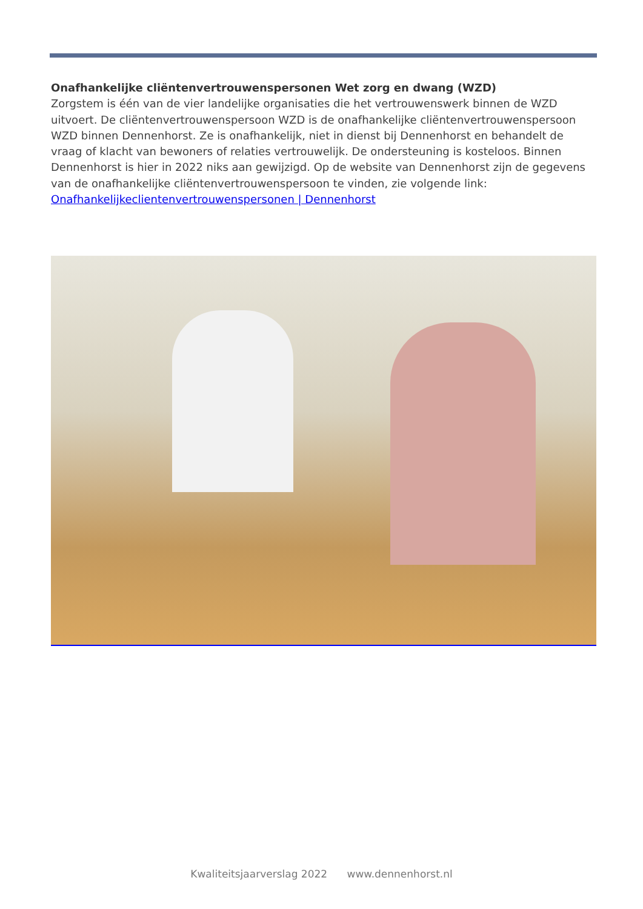Onafhankelijke cliëntenvertrouwenspersonen Wet zorg en dwang (WZD)
Zorgstem is één van de vier landelijke organisaties die het vertrouwenswerk binnen de WZD uitvoert. De cliëntenvertrouwenspersoon WZD is de onafhankelijke cliëntenvertrouwenspersoon WZD binnen Dennenhorst. Ze is onafhankelijk, niet in dienst bij Dennenhorst en behandelt de vraag of klacht van bewoners of relaties vertrouwelijk. De ondersteuning is kosteloos. Binnen Dennenhorst is hier in 2022 niks aan gewijzigd. Op de website van Dennenhorst zijn de gegevens van de onafhankelijke cliëntenvertrouwenspersoon te vinden, zie volgende link:
Onafhankelijkeclientenvertrouwenspersonen | Dennenhorst
Kwaliteitsjaarverslag 2022 www.dennenhorst.nl